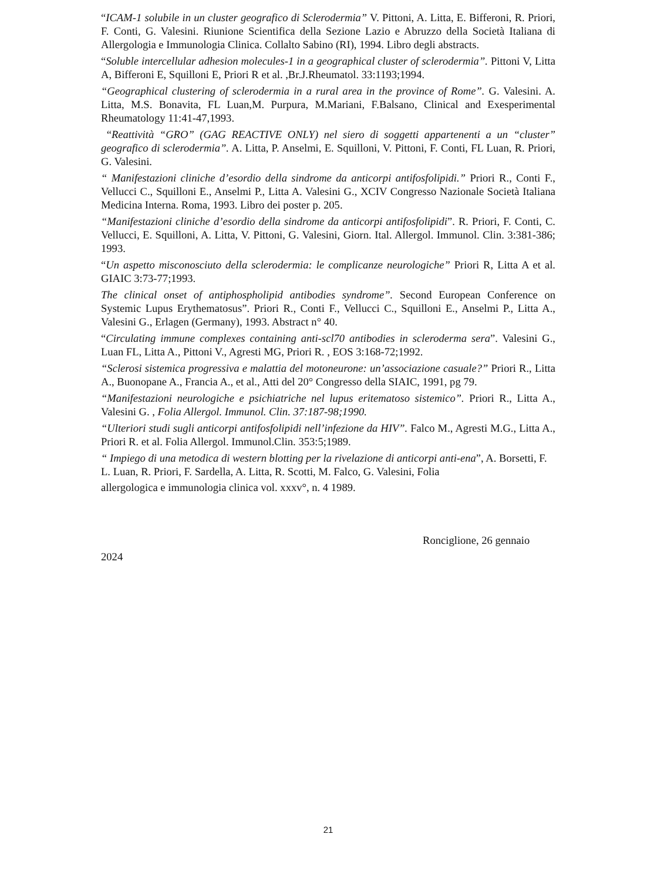“ICAM-1 solubile in un cluster geografico di Sclerodermia” V. Pittoni, A. Litta, E. Bifferoni, R. Priori, F. Conti, G. Valesini. Riunione Scientifica della Sezione Lazio e Abruzzo della Società Italiana di Allergologia e Immunologia Clinica. Collalto Sabino (RI), 1994. Libro degli abstracts.
“Soluble intercellular adhesion molecules-1 in a geographical cluster of sclerodermia”. Pittoni V, Litta A, Bifferoni E, Squilloni E, Priori R et al. ,Br.J.Rheumatol. 33:1193;1994.
“Geographical clustering of sclerodermia in a rural area in the province of Rome”. G. Valesini. A. Litta, M.S. Bonavita, FL Luan,M. Purpura, M.Mariani, F.Balsano, Clinical and Exesperimental Rheumatology 11:41-47,1993.
“Reattività “GRO” (GAG REACTIVE ONLY) nel siero di soggetti appartenenti a un “cluster” geografico di sclerodermia”. A. Litta, P. Anselmi, E. Squilloni, V. Pittoni, F. Conti, FL Luan, R. Priori, G. Valesini.
“ Manifestazioni cliniche d’esordio della sindrome da anticorpi antifosfolipidi.” Priori R., Conti F., Vellucci C., Squilloni E., Anselmi P., Litta A. Valesini G., XCIV Congresso Nazionale Società Italiana Medicina Interna. Roma, 1993. Libro dei poster p. 205.
“Manifestazioni cliniche d’esordio della sindrome da anticorpi antifosfolipidi”. R. Priori, F. Conti, C. Vellucci, E. Squilloni, A. Litta, V. Pittoni, G. Valesini, Giorn. Ital. Allergol. Immunol. Clin. 3:381-386; 1993.
“Un aspetto misconosciuto della sclerodermia: le complicanze neurologiche” Priori R, Litta A et al. GIAIC 3:73-77;1993.
The clinical onset of antiphospholipid antibodies syndrome”. Second European Conference on Systemic Lupus Erythematosus”. Priori R., Conti F., Vellucci C., Squilloni E., Anselmi P., Litta A., Valesini G., Erlagen (Germany), 1993. Abstract n° 40.
“Circulating immune complexes containing anti-scl70 antibodies in scleroderma sera”. Valesini G., Luan FL, Litta A., Pittoni V., Agresti MG, Priori R. , EOS 3:168-72;1992.
“Sclerosi sistemica progressiva e malattia del motoneurone: un’associazione casuale?” Priori R., Litta A., Buonopane A., Francia A., et al., Atti del 20° Congresso della SIAIC, 1991, pg 79.
“Manifestazioni neurologiche e psichiatriche nel lupus eritematoso sistemico”. Priori R., Litta A., Valesini G. , Folia Allergol. Immunol. Clin. 37:187-98;1990.
“Ulteriori studi sugli anticorpi antifosfolipidi nell’infezione da HIV”. Falco M., Agresti M.G., Litta A., Priori R. et al. Folia Allergol. Immunol.Clin. 353:5;1989.
“ Impiego di una metodica di western blotting per la rivelazione di anticorpi anti-ena”, A. Borsetti, F. L. Luan, R. Priori, F. Sardella, A. Litta, R. Scotti, M. Falco, G. Valesini, Folia
allergologica e immunologia clinica vol. xxxv°, n. 4 1989.
Ronciglione, 26 gennaio
2024
21